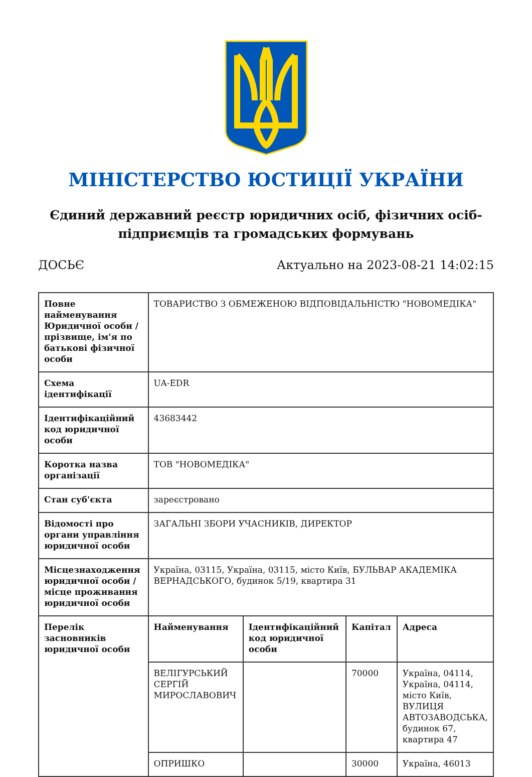МІНІСТЕРСТВО ЮСТИЦІЇ УКРАЇНИ
Єдиний державний реєстр юридичних осіб, фізичних осіб-підприємців та громадських формувань
ДОСЬЄ Актуально на 2023-08-21 14:02:15
| Повне найменування Юридичної особи / прізвище, ім'я по батькові фізичної особи | ТОВАРИСТВО З ОБМЕЖЕНОЮ ВІДПОВІДАЛЬНІСТЮ "НОВОМЕДІКА" | | | |
| Схема ідентифікації | UA-EDR | | | |
| Ідентифікаційний код юридичної особи | 43683442 | | | |
| Коротка назва організації | ТОВ "НОВОМЕДІКА" | | | |
| Стан суб'єкта | зареєстровано | | | |
| Відомості про органи управління юридичної особи | ЗАГАЛЬНІ ЗБОРИ УЧАСНИКІВ, ДИРЕКТОР | | | |
| Місцезнаходження юридичної особи / місце проживання юридичної особи | Україна, 03115, Україна, 03115, місто Київ, БУЛЬВАР АКАДЕМІКА ВЕРНАДСЬКОГО, будинок 5/19, квартира 31 | | | |
| Перелік засновників юридичної особи | Найменування | Ідентифікаційний код юридичної особи | Капітал | Адреса |
| | ВЕЛІГУРСЬКИЙ СЕРГІЙ МИРОСЛАВОВИЧ | | 70000 | Україна, 04114, Україна, 04114, місто Київ, ВУЛИЦЯ АВТОЗАВОДСЬКА, будинок 67, квартира 47 |
| | ОПРИШКО | | 30000 | Україна, 46013 |